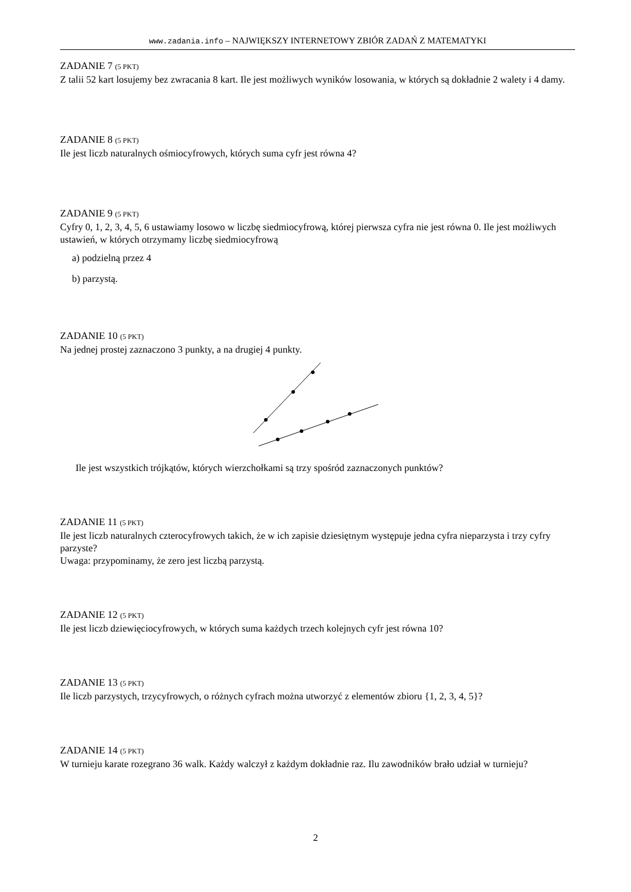www.zadania.info – NAJWIĘKSZY INTERNETOWY ZBIÓR ZADAŃ Z MATEMATYKI
ZADANIE 7 (5 PKT)
Z talii 52 kart losujemy bez zwracania 8 kart. Ile jest możliwych wyników losowania, w których są dokładnie 2 walety i 4 damy.
ZADANIE 8 (5 PKT)
Ile jest liczb naturalnych ośmiocyfrowych, których suma cyfr jest równa 4?
ZADANIE 9 (5 PKT)
Cyfry 0, 1, 2, 3, 4, 5, 6 ustawiamy losowo w liczbę siedmiocyfrową, której pierwsza cyfra nie jest równa 0. Ile jest możliwych ustawień, w których otrzymamy liczbę siedmiocyfrową
a) podzielną przez 4
b) parzystą.
ZADANIE 10 (5 PKT)
Na jednej prostej zaznaczono 3 punkty, a na drugiej 4 punkty.
Ile jest wszystkich trójkątów, których wierzchołkami są trzy spośród zaznaczonych punktów?
ZADANIE 11 (5 PKT)
Ile jest liczb naturalnych czterocyfrowych takich, że w ich zapisie dziesiętnym występuje jedna cyfra nieparzysta i trzy cyfry parzyste?
Uwaga: przypominamy, że zero jest liczbą parzystą.
ZADANIE 12 (5 PKT)
Ile jest liczb dziewięciocyfrowych, w których suma każdych trzech kolejnych cyfr jest równa 10?
ZADANIE 13 (5 PKT)
Ile liczb parzystych, trzycyfrowych, o różnych cyfrach można utworzyć z elementów zbioru {1, 2, 3, 4, 5}?
ZADANIE 14 (5 PKT)
W turnieju karate rozegrano 36 walk. Każdy walczył z każdym dokładnie raz. Ilu zawodników brało udział w turnieju?
2